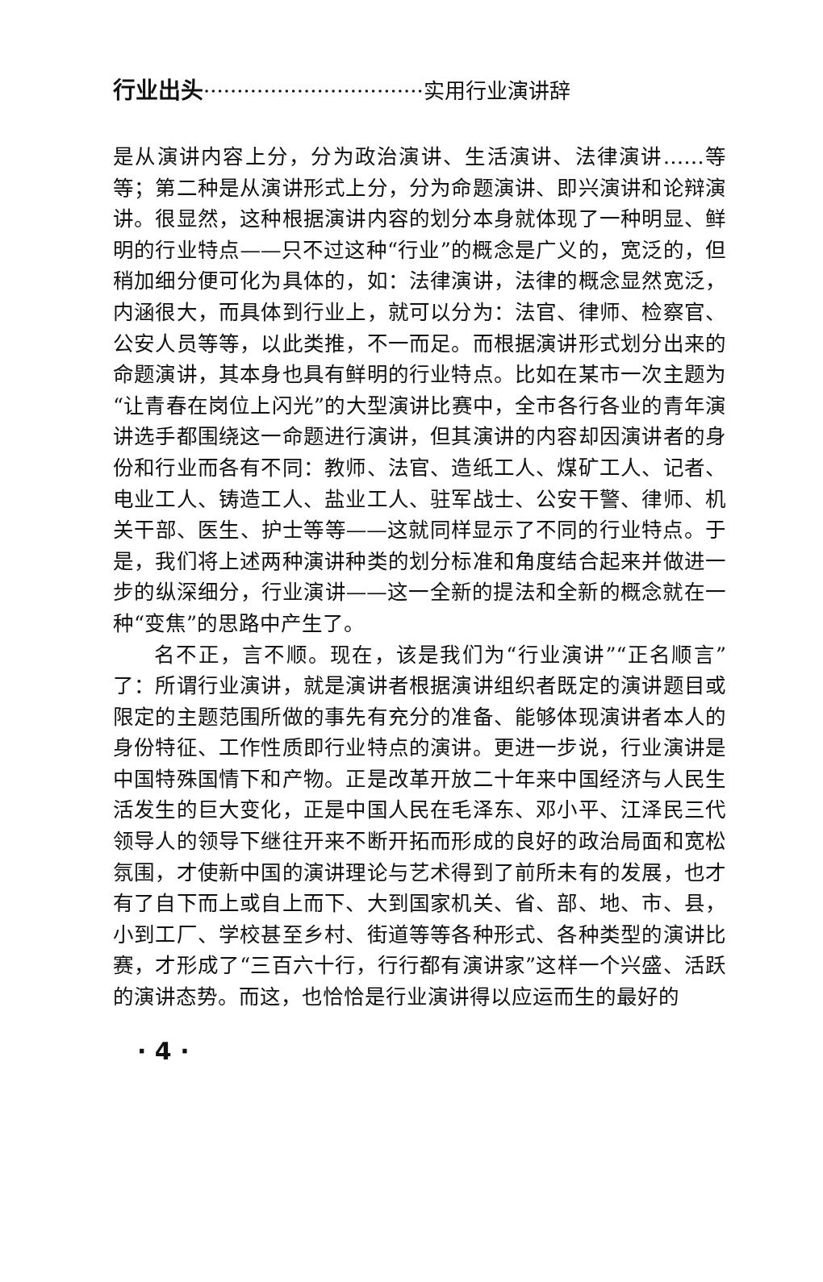行业出头·································实用行业演讲辞
是从演讲内容上分，分为政治演讲、生活演讲、法律演讲……等等；第二种是从演讲形式上分，分为命题演讲、即兴演讲和论辩演讲。很显然，这种根据演讲内容的划分本身就体现了一种明显、鲜明的行业特点——只不过这种“行业”的概念是广义的，宽泛的，但稍加细分便可化为具体的，如：法律演讲，法律的概念显然宽泛，内涵很大，而具体到行业上，就可以分为：法官、律师、检察官、公安人员等等，以此类推，不一而足。而根据演讲形式划分出来的命题演讲，其本身也具有鲜明的行业特点。比如在某市一次主题为“让青春在岗位上闪光”的大型演讲比赛中，全市各行各业的青年演讲选手都围绕这一命题进行演讲，但其演讲的内容却因演讲者的身份和行业而各有不同：教师、法官、造纸工人、煤矿工人、记者、电业工人、铸造工人、盐业工人、驻军战士、公安干警、律师、机关干部、医生、护士等等——这就同样显示了不同的行业特点。于是，我们将上述两种演讲种类的划分标准和角度结合起来并做进一步的纵深细分，行业演讲——这一全新的提法和全新的概念就在一种“变焦”的思路中产生了。
名不正，言不顺。现在，该是我们为“行业演讲”“正名顺言”了：所谓行业演讲，就是演讲者根据演讲组织者既定的演讲题目或限定的主题范围所做的事先有充分的准备、能够体现演讲者本人的身份特征、工作性质即行业特点的演讲。更进一步说，行业演讲是中国特殊国情下和产物。正是改革开放二十年来中国经济与人民生活发生的巨大变化，正是中国人民在毛泽东、邓小平、江泽民三代领导人的领导下继往开来不断开拓而形成的良好的政治局面和宽松氛围，才使新中国的演讲理论与艺术得到了前所未有的发展，也才有了自下而上或自上而下、大到国家机关、省、部、地、市、县，小到工厂、学校甚至乡村、街道等等各种形式、各种类型的演讲比赛，才形成了“三百六十行，行行都有演讲家”这样一个兴盛、活跃的演讲态势。而这，也恰恰是行业演讲得以应运而生的最好的
· 4 ·